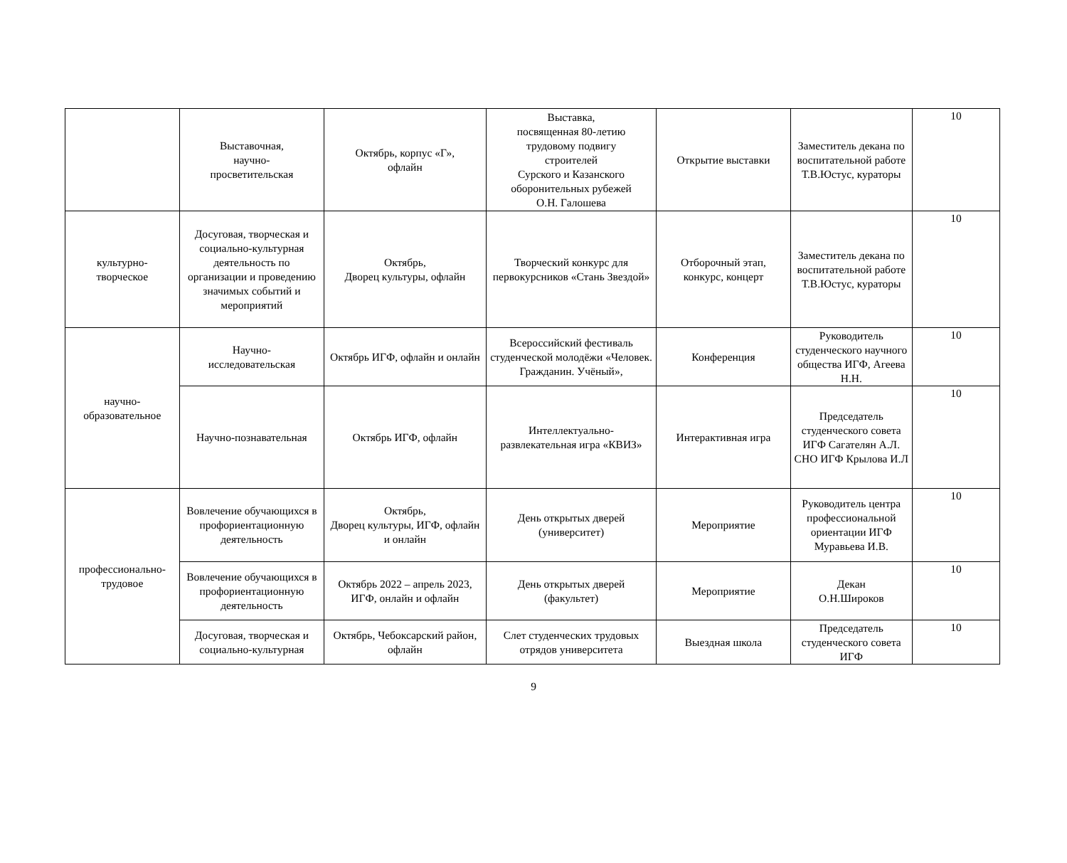| | Выставочная, научно- просветительская | Октябрь, корпус «Г», офлайн | Выставка, посвященная 80-летию трудовому подвигу строителей Сурского и Казанского оборонительных рубежей О.Н. Галошева | Открытие выставки | Заместитель декана по воспитательной работе Т.В.Юстус, кураторы | 10 |
| культурно- творческое | Досуговая, творческая и социально-культурная деятельность по организации и проведению значимых событий и мероприятий | Октябрь, Дворец культуры, офлайн | Творческий конкурс для первокурсников «Стань Звездой» | Отборочный этап, конкурс, концерт | Заместитель декана по воспитательной работе Т.В.Юстус, кураторы | 10 |
| научно- образовательное | Научно- исследовательская | Октябрь ИГФ, офлайн и онлайн | Всероссийский фестиваль студенческой молодёжи «Человек. Гражданин. Учёный», | Конференция | Руководитель студенческого научного общества ИГФ, Агеева Н.Н. | 10 |
| | Научно-познавательная | Октябрь ИГФ, офлайн | Интеллектуально- развлекательная игра «КВИЗ» | Интерактивная игра | Председатель студенческого совета ИГФ Сагателян А.Л. СНО ИГФ Крылова И.Л | 10 |
| профессионально- трудовое | Вовлечение обучающихся в профориентационную деятельность | Октябрь, Дворец культуры, ИГФ, офлайн и онлайн | День открытых дверей (университет) | Мероприятие | Руководитель центра профессиональной ориентации ИГФ Муравьева И.В. | 10 |
| | Вовлечение обучающихся в профориентационную деятельность | Октябрь 2022 – апрель 2023, ИГФ, онлайн и офлайн | День открытых дверей (факультет) | Мероприятие | Декан О.Н.Широков | 10 |
| | Досуговая, творческая и социально-культурная | Октябрь, Чебоксарский район, офлайн | Слет студенческих трудовых отрядов университета | Выездная школа | Председатель студенческого совета ИГФ | 10 |
9